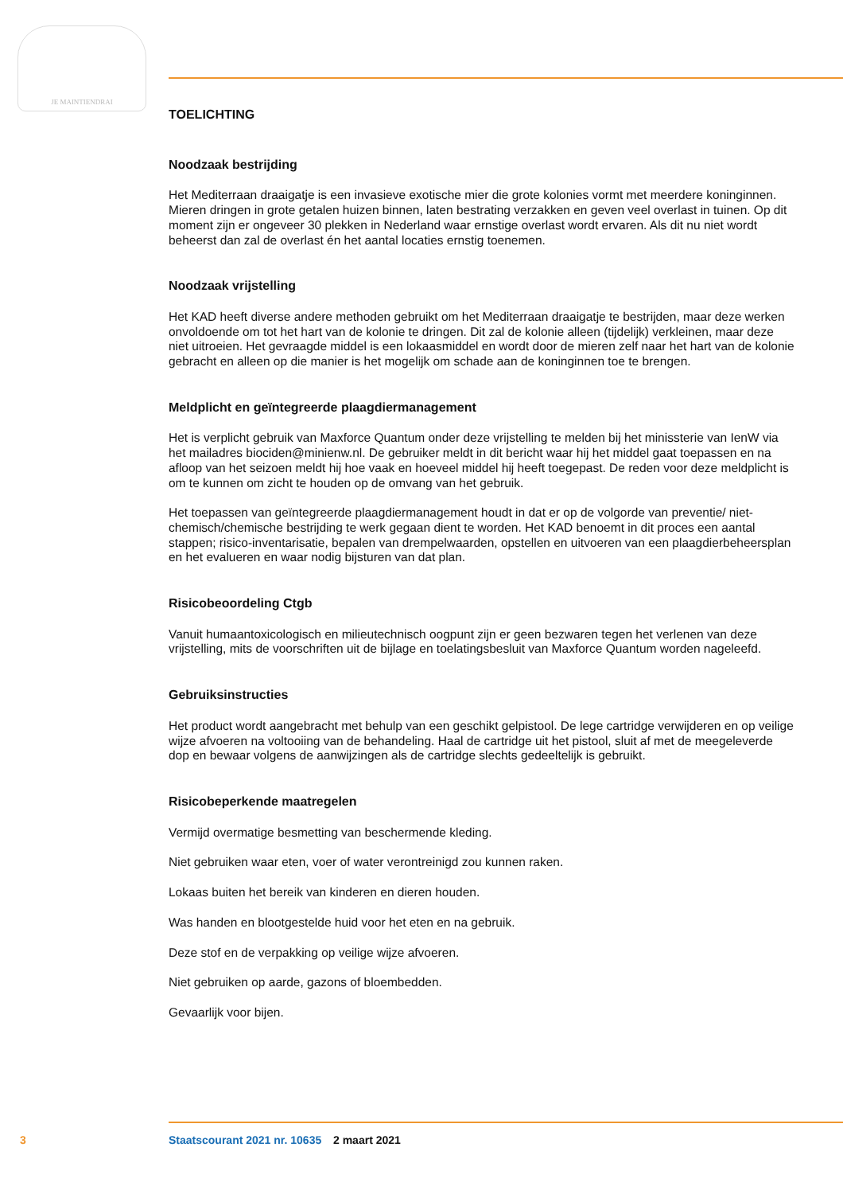JE MAINTIENDRAI
TOELICHTING
Noodzaak bestrijding
Het Mediterraan draaigatje is een invasieve exotische mier die grote kolonies vormt met meerdere koninginnen. Mieren dringen in grote getalen huizen binnen, laten bestrating verzakken en geven veel overlast in tuinen. Op dit moment zijn er ongeveer 30 plekken in Nederland waar ernstige overlast wordt ervaren. Als dit nu niet wordt beheerst dan zal de overlast én het aantal locaties ernstig toenemen.
Noodzaak vrijstelling
Het KAD heeft diverse andere methoden gebruikt om het Mediterraan draaigatje te bestrijden, maar deze werken onvoldoende om tot het hart van de kolonie te dringen. Dit zal de kolonie alleen (tijdelijk) verkleinen, maar deze niet uitroeien. Het gevraagde middel is een lokaasmiddel en wordt door de mieren zelf naar het hart van de kolonie gebracht en alleen op die manier is het mogelijk om schade aan de koninginnen toe te brengen.
Meldplicht en geïntegreerde plaagdiermanagement
Het is verplicht gebruik van Maxforce Quantum onder deze vrijstelling te melden bij het minissterie van IenW via het mailadres biociden@minienw.nl. De gebruiker meldt in dit bericht waar hij het middel gaat toepassen en na afloop van het seizoen meldt hij hoe vaak en hoeveel middel hij heeft toegepast. De reden voor deze meldplicht is om te kunnen om zicht te houden op de omvang van het gebruik.
Het toepassen van geïntegreerde plaagdiermanagement houdt in dat er op de volgorde van preventie/ niet-chemisch/chemische bestrijding te werk gegaan dient te worden. Het KAD benoemt in dit proces een aantal stappen; risico-inventarisatie, bepalen van drempelwaarden, opstellen en uitvoeren van een plaagdierbeheersplan en het evalueren en waar nodig bijsturen van dat plan.
Risicobeoordeling Ctgb
Vanuit humaantoxicologisch en milieutechnisch oogpunt zijn er geen bezwaren tegen het verlenen van deze vrijstelling, mits de voorschriften uit de bijlage en toelatingsbesluit van Maxforce Quantum worden nageleefd.
Gebruiksinstructies
Het product wordt aangebracht met behulp van een geschikt gelpistool. De lege cartridge verwijderen en op veilige wijze afvoeren na voltooiing van de behandeling. Haal de cartridge uit het pistool, sluit af met de meegeleverde dop en bewaar volgens de aanwijzingen als de cartridge slechts gedeeltelijk is gebruikt.
Risicobeperkende maatregelen
Vermijd overmatige besmetting van beschermende kleding.
Niet gebruiken waar eten, voer of water verontreinigd zou kunnen raken.
Lokaas buiten het bereik van kinderen en dieren houden.
Was handen en blootgestelde huid voor het eten en na gebruik.
Deze stof en de verpakking op veilige wijze afvoeren.
Niet gebruiken op aarde, gazons of bloembedden.
Gevaarlijk voor bijen.
3 Staatscourant 2021 nr. 10635 2 maart 2021